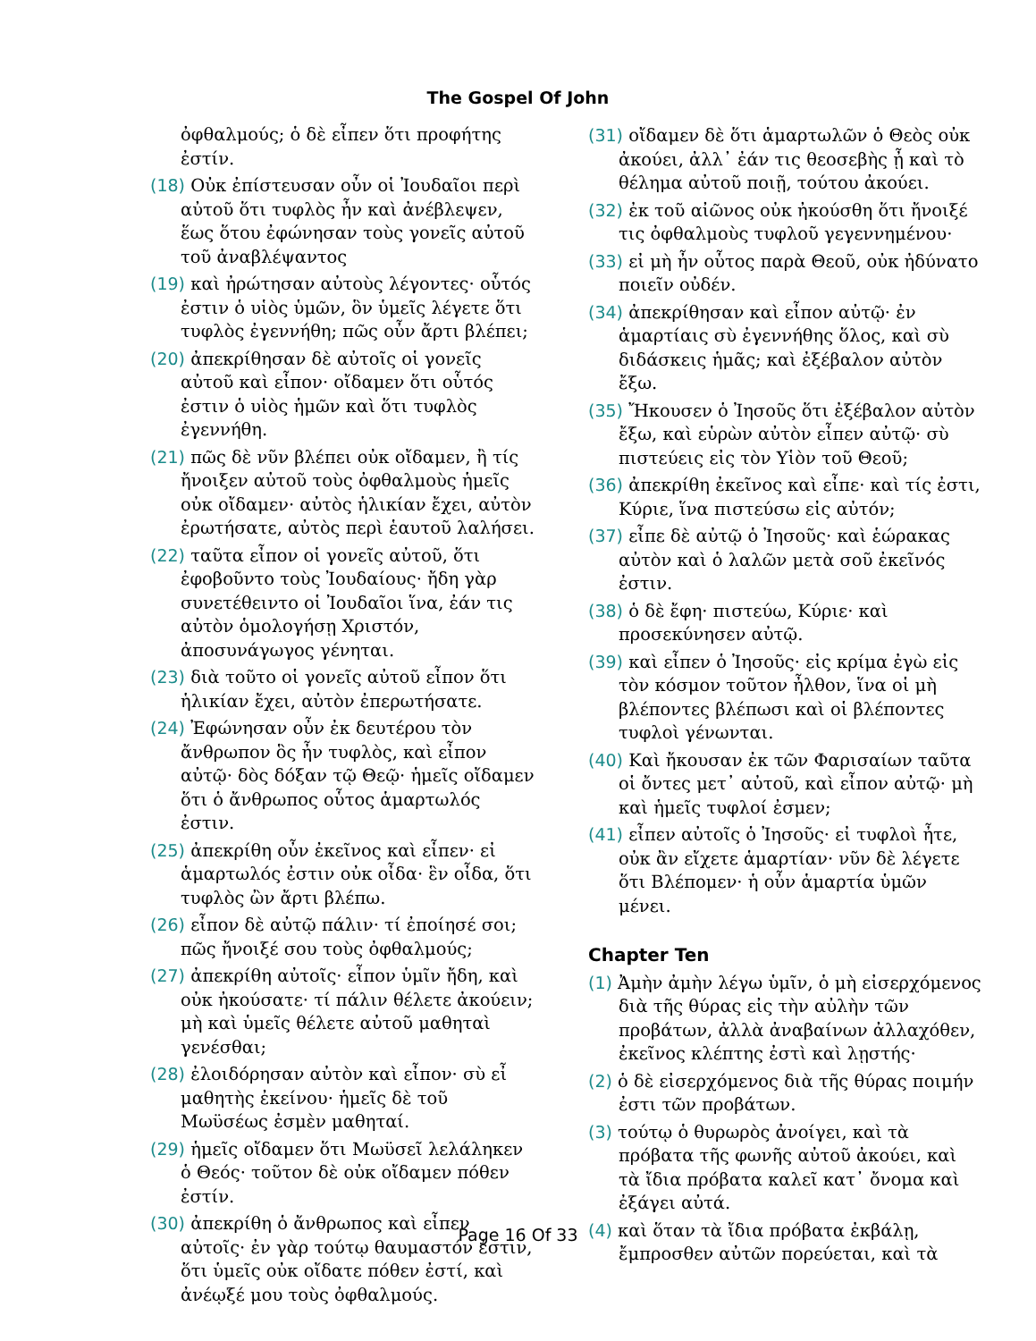The Gospel Of John
ὀφθαλμούς; ὁ δὲ εἶπεν ὅτι προφήτης ἐστίν.
(18) Οὐκ ἐπίστευσαν οὖν οἱ Ἰουδαῖοι περὶ αὐτοῦ ὅτι τυφλὸς ἦν καὶ ἀνέβλεψεν, ἕως ὅτου ἐφώνησαν τοὺς γονεῖς αὐτοῦ τοῦ ἀναβλέψαντος
(19) καὶ ἠρώτησαν αὐτοὺς λέγοντες· οὗτός ἐστιν ὁ υἱὸς ὑμῶν, ὃν ὑμεῖς λέγετε ὅτι τυφλὸς ἐγεννήθη; πῶς οὖν ἄρτι βλέπει;
(20) ἀπεκρίθησαν δὲ αὐτοῖς οἱ γονεῖς αὐτοῦ καὶ εἶπον· οἴδαμεν ὅτι οὗτός ἐστιν ὁ υἱὸς ἡμῶν καὶ ὅτι τυφλὸς ἐγεννήθη.
(21) πῶς δὲ νῦν βλέπει οὐκ οἴδαμεν, ἢ τίς ἤνοιξεν αὐτοῦ τοὺς ὀφθαλμοὺς ἡμεῖς οὐκ οἴδαμεν· αὐτὸς ἡλικίαν ἔχει, αὐτὸν ἐρωτήσατε, αὐτὸς περὶ ἑαυτοῦ λαλήσει.
(22) ταῦτα εἶπον οἱ γονεῖς αὐτοῦ, ὅτι ἐφοβοῦντο τοὺς Ἰουδαίους· ἤδη γὰρ συνετέθειντο οἱ Ἰουδαῖοι ἵνα, ἐάν τις αὐτὸν ὁμολογήσῃ Χριστόν, ἀποσυνάγωγος γένηται.
(23) διὰ τοῦτο οἱ γονεῖς αὐτοῦ εἶπον ὅτι ἡλικίαν ἔχει, αὐτὸν ἐπερωτήσατε.
(24) Ἐφώνησαν οὖν ἐκ δευτέρου τὸν ἄνθρωπον ὃς ἦν τυφλὸς, καὶ εἶπον αὐτῷ· δὸς δόξαν τῷ Θεῷ· ἡμεῖς οἴδαμεν ὅτι ὁ ἄνθρωπος οὗτος ἁμαρτωλός ἐστιν.
(25) ἀπεκρίθη οὖν ἐκεῖνος καὶ εἶπεν· εἰ ἁμαρτωλός ἐστιν οὐκ οἶδα· ἓν οἶδα, ὅτι τυφλὸς ὢν ἄρτι βλέπω.
(26) εἶπον δὲ αὐτῷ πάλιν· τί ἐποίησέ σοι; πῶς ἤνοιξέ σου τοὺς ὀφθαλμούς;
(27) ἀπεκρίθη αὐτοῖς· εἶπον ὑμῖν ἤδη, καὶ οὐκ ἠκούσατε· τί πάλιν θέλετε ἀκούειν; μὴ καὶ ὑμεῖς θέλετε αὐτοῦ μαθηταὶ γενέσθαι;
(28) ἐλοιδόρησαν αὐτὸν καὶ εἶπον· σὺ εἶ μαθητὴς ἐκείνου· ἡμεῖς δὲ τοῦ Μωϋσέως ἐσμὲν μαθηταί.
(29) ἡμεῖς οἴδαμεν ὅτι Μωϋσεῖ λελάληκεν ὁ Θεός· τοῦτον δὲ οὐκ οἴδαμεν πόθεν ἐστίν.
(30) ἀπεκρίθη ὁ ἄνθρωπος καὶ εἶπεν αὐτοῖς· ἐν γὰρ τούτῳ θαυμαστόν ἐστιν, ὅτι ὑμεῖς οὐκ οἴδατε πόθεν ἐστί, καὶ ἀνέῳξέ μου τοὺς ὀφθαλμούς.
(31) οἴδαμεν δὲ ὅτι ἁμαρτωλῶν ὁ Θεὸς οὐκ ἀκούει, ἀλλ᾽ ἐάν τις θεοσεβὴς ᾖ καὶ τὸ θέλημα αὐτοῦ ποιῇ, τούτου ἀκούει.
(32) ἐκ τοῦ αἰῶνος οὐκ ἠκούσθη ὅτι ἤνοιξέ τις ὀφθαλμοὺς τυφλοῦ γεγεννημένου·
(33) εἰ μὴ ἦν οὗτος παρὰ Θεοῦ, οὐκ ἠδύνατο ποιεῖν οὐδέν.
(34) ἀπεκρίθησαν καὶ εἶπον αὐτῷ· ἐν ἁμαρτίαις σὺ ἐγεννήθης ὅλος, καὶ σὺ διδάσκεις ἡμᾶς; καὶ ἐξέβαλον αὐτὸν ἔξω.
(35) Ἤκουσεν ὁ Ἰησοῦς ὅτι ἐξέβαλον αὐτὸν ἔξω, καὶ εὑρὼν αὐτὸν εἶπεν αὐτῷ· σὺ πιστεύεις εἰς τὸν Υἱὸν τοῦ Θεοῦ;
(36) ἀπεκρίθη ἐκεῖνος καὶ εἶπε· καὶ τίς ἐστι, Κύριε, ἵνα πιστεύσω εἰς αὐτόν;
(37) εἶπε δὲ αὐτῷ ὁ Ἰησοῦς· καὶ ἑώρακας αὐτὸν καὶ ὁ λαλῶν μετὰ σοῦ ἐκεῖνός ἐστιν.
(38) ὁ δὲ ἔφη· πιστεύω, Κύριε· καὶ προσεκύνησεν αὐτῷ.
(39) καὶ εἶπεν ὁ Ἰησοῦς· εἰς κρίμα ἐγὼ εἰς τὸν κόσμον τοῦτον ἦλθον, ἵνα οἱ μὴ βλέποντες βλέπωσι καὶ οἱ βλέποντες τυφλοὶ γένωνται.
(40) Καὶ ἤκουσαν ἐκ τῶν Φαρισαίων ταῦτα οἱ ὄντες μετ᾽ αὐτοῦ, καὶ εἶπον αὐτῷ· μὴ καὶ ἡμεῖς τυφλοί ἐσμεν;
(41) εἶπεν αὐτοῖς ὁ Ἰησοῦς· εἰ τυφλοὶ ἦτε, οὐκ ἂν εἴχετε ἁμαρτίαν· νῦν δὲ λέγετε ὅτι Βλέπομεν· ἡ οὖν ἁμαρτία ὑμῶν μένει.
Chapter Ten
(1) Ἀμὴν ἀμὴν λέγω ὑμῖν, ὁ μὴ εἰσερχόμενος διὰ τῆς θύρας εἰς τὴν αὐλὴν τῶν προβάτων, ἀλλὰ ἀναβαίνων ἀλλαχόθεν, ἐκεῖνος κλέπτης ἐστὶ καὶ λῃστής·
(2) ὁ δὲ εἰσερχόμενος διὰ τῆς θύρας ποιμήν ἐστι τῶν προβάτων.
(3) τούτῳ ὁ θυρωρὸς ἀνοίγει, καὶ τὰ πρόβατα τῆς φωνῆς αὐτοῦ ἀκούει, καὶ τὰ ἴδια πρόβατα καλεῖ κατ᾽ ὄνομα καὶ ἐξάγει αὐτά.
(4) καὶ ὅταν τὰ ἴδια πρόβατα ἐκβάλῃ, ἔμπροσθεν αὐτῶν πορεύεται, καὶ τὰ
Page 16 Of 33